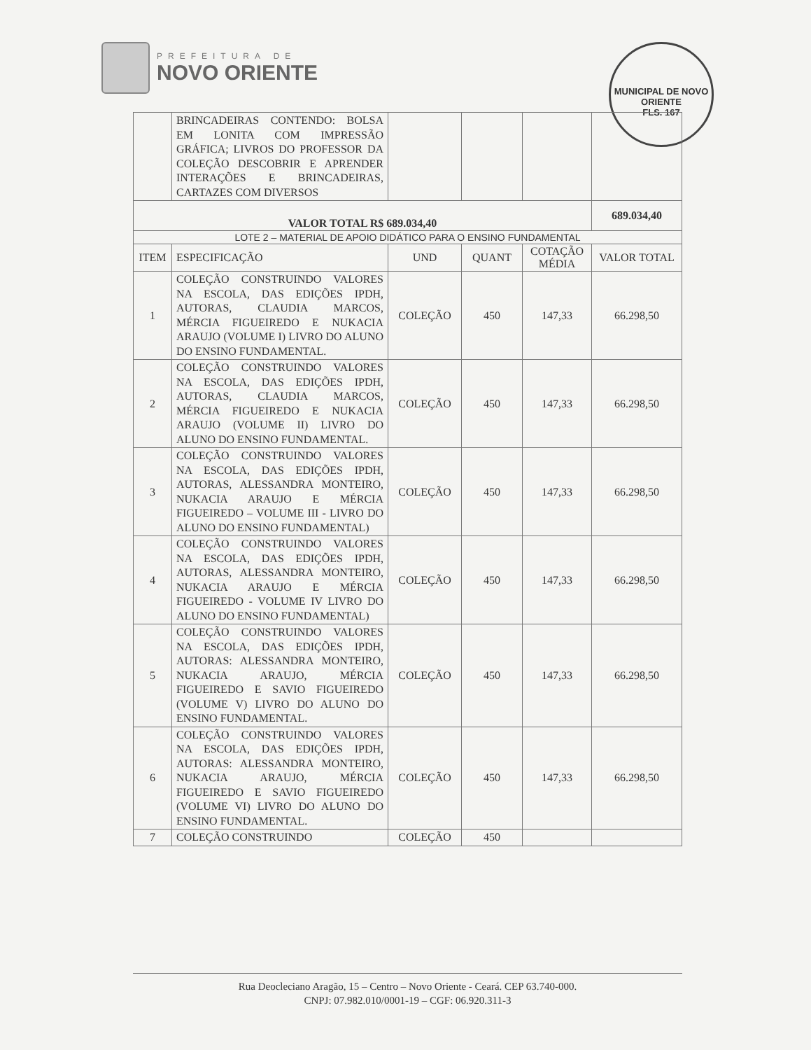PREFEITURA DE
NOVO ORIENTE
MUNICIPAL DE NOVO ORIENTE
FLS. 167
| | BRINCADEIRAS CONTENDO: BOLSA EM LONITA COM IMPRESSÃO GRÁFICA; LIVROS DO PROFESSOR DA COLEÇÃO DESCOBRIR E APRENDER INTERAÇÕES E BRINCADEIRAS, CARTAZES COM DIVERSOS | | | | |
| VALOR TOTAL R$ 689.034,40 | | | | | 689.034,40 |
| LOTE 2 – MATERIAL DE APOIO DIDÁTICO PARA O ENSINO FUNDAMENTAL | | | | | |
| ITEM | ESPECIFICAÇÃO | UND | QUANT | COTAÇÃO MÉDIA | VALOR TOTAL |
| 1 | COLEÇÃO CONSTRUINDO VALORES NA ESCOLA, DAS EDIÇÕES IPDH, AUTORAS, CLAUDIA MARCOS, MÉRCIA FIGUEIREDO E NUKACIA ARAUJO (VOLUME I) LIVRO DO ALUNO DO ENSINO FUNDAMENTAL. | COLEÇÃO | 450 | 147,33 | 66.298,50 |
| 2 | COLEÇÃO CONSTRUINDO VALORES NA ESCOLA, DAS EDIÇÕES IPDH, AUTORAS, CLAUDIA MARCOS, MÉRCIA FIGUEIREDO E NUKACIA ARAUJO (VOLUME II) LIVRO DO ALUNO DO ENSINO FUNDAMENTAL. | COLEÇÃO | 450 | 147,33 | 66.298,50 |
| 3 | COLEÇÃO CONSTRUINDO VALORES NA ESCOLA, DAS EDIÇÕES IPDH, AUTORAS, ALESSANDRA MONTEIRO, NUKACIA ARAUJO E MÉRCIA FIGUEIREDO – VOLUME III - LIVRO DO ALUNO DO ENSINO FUNDAMENTAL) | COLEÇÃO | 450 | 147,33 | 66.298,50 |
| 4 | COLEÇÃO CONSTRUINDO VALORES NA ESCOLA, DAS EDIÇÕES IPDH, AUTORAS, ALESSANDRA MONTEIRO, NUKACIA ARAUJO E MÉRCIA FIGUEIREDO - VOLUME IV LIVRO DO ALUNO DO ENSINO FUNDAMENTAL) | COLEÇÃO | 450 | 147,33 | 66.298,50 |
| 5 | COLEÇÃO CONSTRUINDO VALORES NA ESCOLA, DAS EDIÇÕES IPDH, AUTORAS: ALESSANDRA MONTEIRO, NUKACIA ARAUJO, MÉRCIA FIGUEIREDO E SAVIO FIGUEIREDO (VOLUME V) LIVRO DO ALUNO DO ENSINO FUNDAMENTAL. | COLEÇÃO | 450 | 147,33 | 66.298,50 |
| 6 | COLEÇÃO CONSTRUINDO VALORES NA ESCOLA, DAS EDIÇÕES IPDH, AUTORAS: ALESSANDRA MONTEIRO, NUKACIA ARAUJO, MÉRCIA FIGUEIREDO E SAVIO FIGUEIREDO (VOLUME VI) LIVRO DO ALUNO DO ENSINO FUNDAMENTAL. | COLEÇÃO | 450 | 147,33 | 66.298,50 |
| 7 | COLEÇÃO CONSTRUINDO | COLEÇÃO | 450 | | |
Rua Deocleciano Aragão, 15 – Centro – Novo Oriente - Ceará. CEP 63.740-000.
CNPJ: 07.982.010/0001-19 – CGF: 06.920.311-3